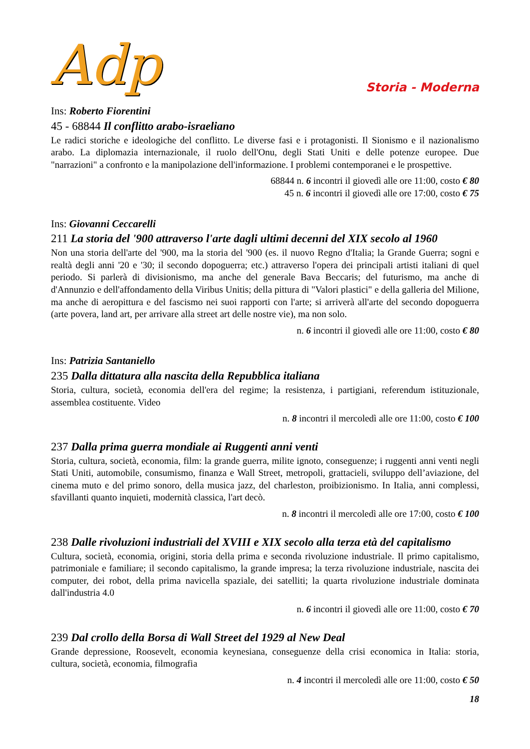Adp
Storia - Moderna
Ins: Roberto Fiorentini
45 - 68844 Il conflitto arabo-israeliano
Le radici storiche e ideologiche del conflitto. Le diverse fasi e i protagonisti. Il Sionismo e il nazionalismo arabo. La diplomazia internazionale, il ruolo dell'Onu, degli Stati Uniti e delle potenze europee. Due "narrazioni" a confronto e la manipolazione dell'informazione. I problemi contemporanei e le prospettive.
68844 n. 6 incontri il giovedì alle ore 11:00, costo € 80
45 n. 6 incontri il giovedì alle ore 17:00, costo € 75
Ins: Giovanni Ceccarelli
211 La storia del '900 attraverso l'arte dagli ultimi decenni del XIX secolo al 1960
Non una storia dell'arte del '900, ma la storia del '900 (es. il nuovo Regno d'Italia; la Grande Guerra; sogni e realtà degli anni '20 e '30; il secondo dopoguerra; etc.) attraverso l'opera dei principali artisti italiani di quel periodo. Si parlerà di divisionismo, ma anche del generale Bava Beccaris; del futurismo, ma anche di d'Annunzio e dell'affondamento della Viribus Unitis; della pittura di "Valori plastici" e della galleria del Milione, ma anche di aeropittura e del fascismo nei suoi rapporti con l'arte; si arriverà all'arte del secondo dopoguerra (arte povera, land art, per arrivare alla street art delle nostre vie), ma non solo.
n. 6 incontri il giovedì alle ore 11:00, costo € 80
Ins: Patrizia Santaniello
235 Dalla dittatura alla nascita della Repubblica italiana
Storia, cultura, società, economia dell'era del regime; la resistenza, i partigiani, referendum istituzionale, assemblea costituente. Video
n. 8 incontri il mercoledì alle ore 11:00, costo € 100
237 Dalla prima guerra mondiale ai Ruggenti anni venti
Storia, cultura, società, economia, film: la grande guerra, milite ignoto, conseguenze; i ruggenti anni venti negli Stati Uniti, automobile, consumismo, finanza e Wall Street, metropoli, grattacieli, sviluppo dell’aviazione, del cinema muto e del primo sonoro, della musica jazz, del charleston, proibizionismo. In Italia, anni complessi, sfavillanti quanto inquieti, modernità classica, l'art decò.
n. 8 incontri il mercoledì alle ore 17:00, costo € 100
238 Dalle rivoluzioni industriali del XVIII e XIX secolo alla terza età del capitalismo
Cultura, società, economia, origini, storia della prima e seconda rivoluzione industriale. Il primo capitalismo, patrimoniale e familiare; il secondo capitalismo, la grande impresa; la terza rivoluzione industriale, nascita dei computer, dei robot, della prima navicella spaziale, dei satelliti; la quarta rivoluzione industriale dominata dall'industria 4.0
n. 6 incontri il giovedì alle ore 11:00, costo € 70
239 Dal crollo della Borsa di Wall Street del 1929 al New Deal
Grande depressione, Roosevelt, economia keynesiana, conseguenze della crisi economica in Italia: storia, cultura, società, economia, filmografia
n. 4 incontri il mercoledì alle ore 11:00, costo € 50
18